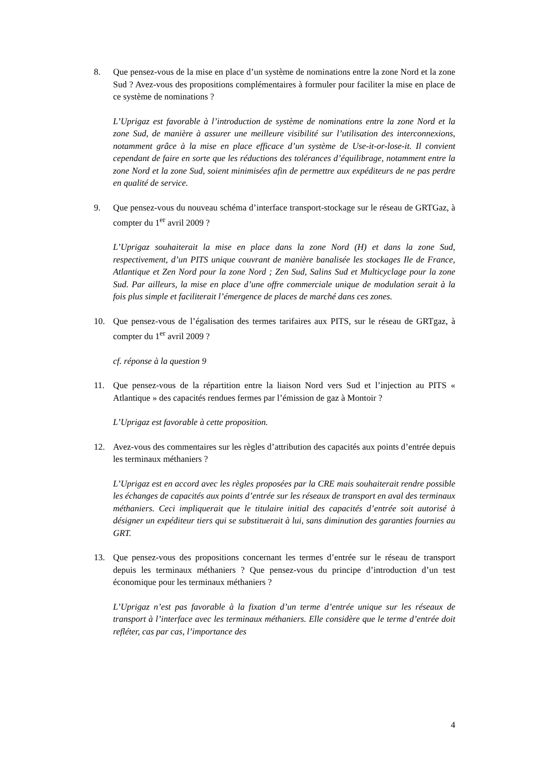8. Que pensez-vous de la mise en place d’un système de nominations entre la zone Nord et la zone Sud ? Avez-vous des propositions complémentaires à formuler pour faciliter la mise en place de ce système de nominations ?
L’Uprigaz est favorable à l’introduction de système de nominations entre la zone Nord et la zone Sud, de manière à assurer une meilleure visibilité sur l’utilisation des interconnexions, notamment grâce à la mise en place efficace d’un système de Use-it-or-lose-it. Il convient cependant de faire en sorte que les réductions des tolérances d’équilibrage, notamment entre la zone Nord et la zone Sud, soient minimisées afin de permettre aux expéditeurs de ne pas perdre en qualité de service.
9. Que pensez-vous du nouveau schéma d’interface transport-stockage sur le réseau de GRTGaz, à compter du 1<sup>er</sup> avril 2009 ?
L’Uprigaz souhaiterait la mise en place dans la zone Nord (H) et dans la zone Sud, respectivement, d’un PITS unique couvrant de manière banalisée les stockages Ile de France, Atlantique et Zen Nord pour la zone Nord ; Zen Sud, Salins Sud et Multicyclage pour la zone Sud. Par ailleurs, la mise en place d’une offre commerciale unique de modulation serait à la fois plus simple et faciliterait l’émergence de places de marché dans ces zones.
10. Que pensez-vous de l’égalisation des termes tarifaires aux PITS, sur le réseau de GRTgaz, à compter du 1<sup>er</sup> avril 2009 ?
cf. réponse à la question 9
11. Que pensez-vous de la répartition entre la liaison Nord vers Sud et l’injection au PITS « Atlantique » des capacités rendues fermes par l’émission de gaz à Montoir ?
L’Uprigaz est favorable à cette proposition.
12. Avez-vous des commentaires sur les règles d’attribution des capacités aux points d’entrée depuis les terminaux méthaniers ?
L’Uprigaz est en accord avec les règles proposées par la CRE mais souhaiterait rendre possible les échanges de capacités aux points d’entrée sur les réseaux de transport en aval des terminaux méthaniers. Ceci impliquerait que le titulaire initial des capacités d’entrée soit autorisé à désigner un expéditeur tiers qui se substituerait à lui, sans diminution des garanties fournies au GRT.
13. Que pensez-vous des propositions concernant les termes d’entrée sur le réseau de transport depuis les terminaux méthaniers ? Que pensez-vous du principe d’introduction d’un test économique pour les terminaux méthaniers ?
L’Uprigaz n’est pas favorable à la fixation d’un terme d’entrée unique sur les réseaux de transport à l’interface avec les terminaux méthaniers. Elle considère que le terme d’entrée doit refléter, cas par cas, l’importance des
4